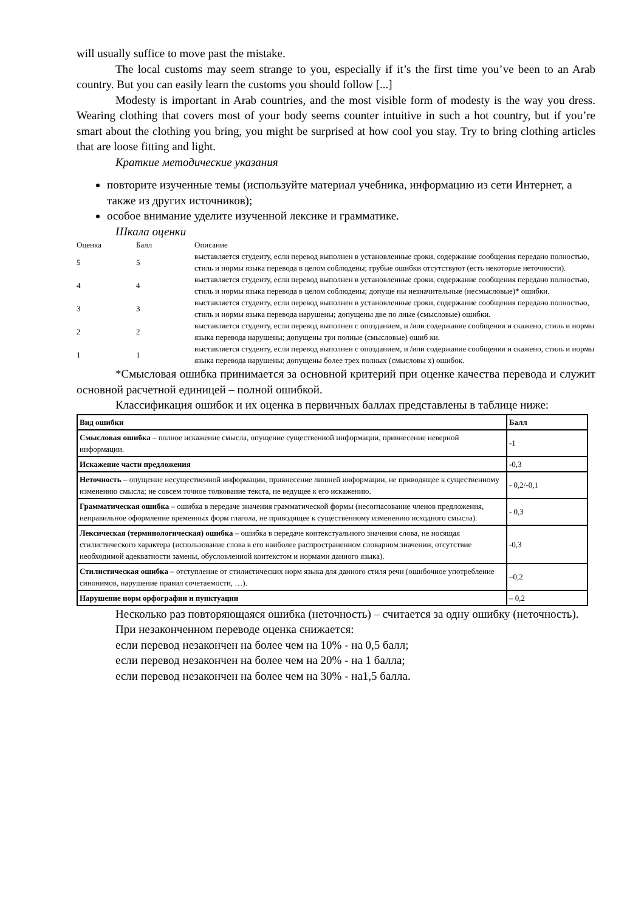will usually suffice to move past the mistake.
The local customs may seem strange to you, especially if it’s the first time you’ve been to an Arab country. But you can easily learn the customs you should follow [...]
Modesty is important in Arab countries, and the most visible form of modesty is the way you dress. Wearing clothing that covers most of your body seems counter intuitive in such a hot country, but if you’re smart about the clothing you bring, you might be surprised at how cool you stay. Try to bring clothing articles that are loose fitting and light.
Краткие методические указания
повторите изученные темы (используйте материал учебника, информацию из сети Интернет, а также из других источников);
особое внимание уделите изученной лексике и грамматике.
Шкала оценки
| Оценка | Балл | Описание |
| 5 | 5 | выставляется студенту, если перевод выполнен в установленные сроки, содержание сообщения передано полностью, стиль и нормы языка перевода в целом соблюдены; грубые ошибки отсутствуют (есть некоторые неточности). |
| 4 | 4 | выставляется студенту, если перевод выполнен в установленные сроки, содержание сообщения передано полностью, стиль и нормы языка перевода в целом соблюдены; допуще ны незначительные (несмысловые)* ошибки. |
| 3 | 3 | выставляется студенту, если перевод выполнен в установленные сроки, содержание сообщения передано полностью, стиль и нормы языка перевода нарушены; допущены две по лные (смысловые) ошибки. |
| 2 | 2 | выставляется студенту, если перевод выполнен с опозданием, и /или содержание сообщения и скажено, стиль и нормы языка перевода нарушены; допущены три полные (смысловые) ошиб ки. |
| 1 | 1 | выставляется студенту, если перевод выполнен с опозданием, и /или содержание сообщения и скажено, стиль и нормы языка перевода нарушены; допущены более трех полных (смысловы х) ошибок. |
*Смысловая ошибка принимается за основной критерий при оценке качества перевода и служит основной расчетной единицей – полной ошибкой.
Классификация ошибок и их оценка в первичных баллах представлены в таблице ниже:
| Вид ошибки | Балл |
| --- | --- |
| Смысловая ошибка – полное искажение смысла, опущение существенной информации, привнесение неверной информации. | -1 |
| Искажение части предложения | -0,3 |
| Неточность – опущение несущественной информации, привнесение лишней информации, не приводящее к существенному изменению смысла; не совсем точное толкование текста, не ведущее к его искажению. | - 0,2/-0,1 |
| Грамматическая ошибка – ошибка в передаче значения грамматической формы (несогласование членов предложения, неправильное оформление временных форм глагола, не приводящее к существенному изменению исходного смысла). | - 0,3 |
| Лексическая (терминологическая) ошибка – ошибка в передаче контекстуального значения слова, не носящая стилистического характера (использование слова в его наиболее распространенном словарном значении, отсутствие необходимой адекватности замены, обусловленной контекстом и нормами данного языка). | -0,3 |
| Стилистическая ошибка – отступление от стилистических норм языка для данного стиля речи (ошибочное употребление синонимов, нарушение правил сочетаемости, …). | –0,2 |
| Нарушение норм орфографии и пунктуации | – 0,2 |
Несколько раз повторяющаяся ошибка (неточность) – считается за одну ошибку (неточность).
При незаконченном переводе оценка снижается:
если перевод незакончен на более чем на 10% - на 0,5 балл;
если перевод незакончен на более чем на 20% - на 1 балла;
если перевод незакончен на более чем на 30% - на1,5 балла.